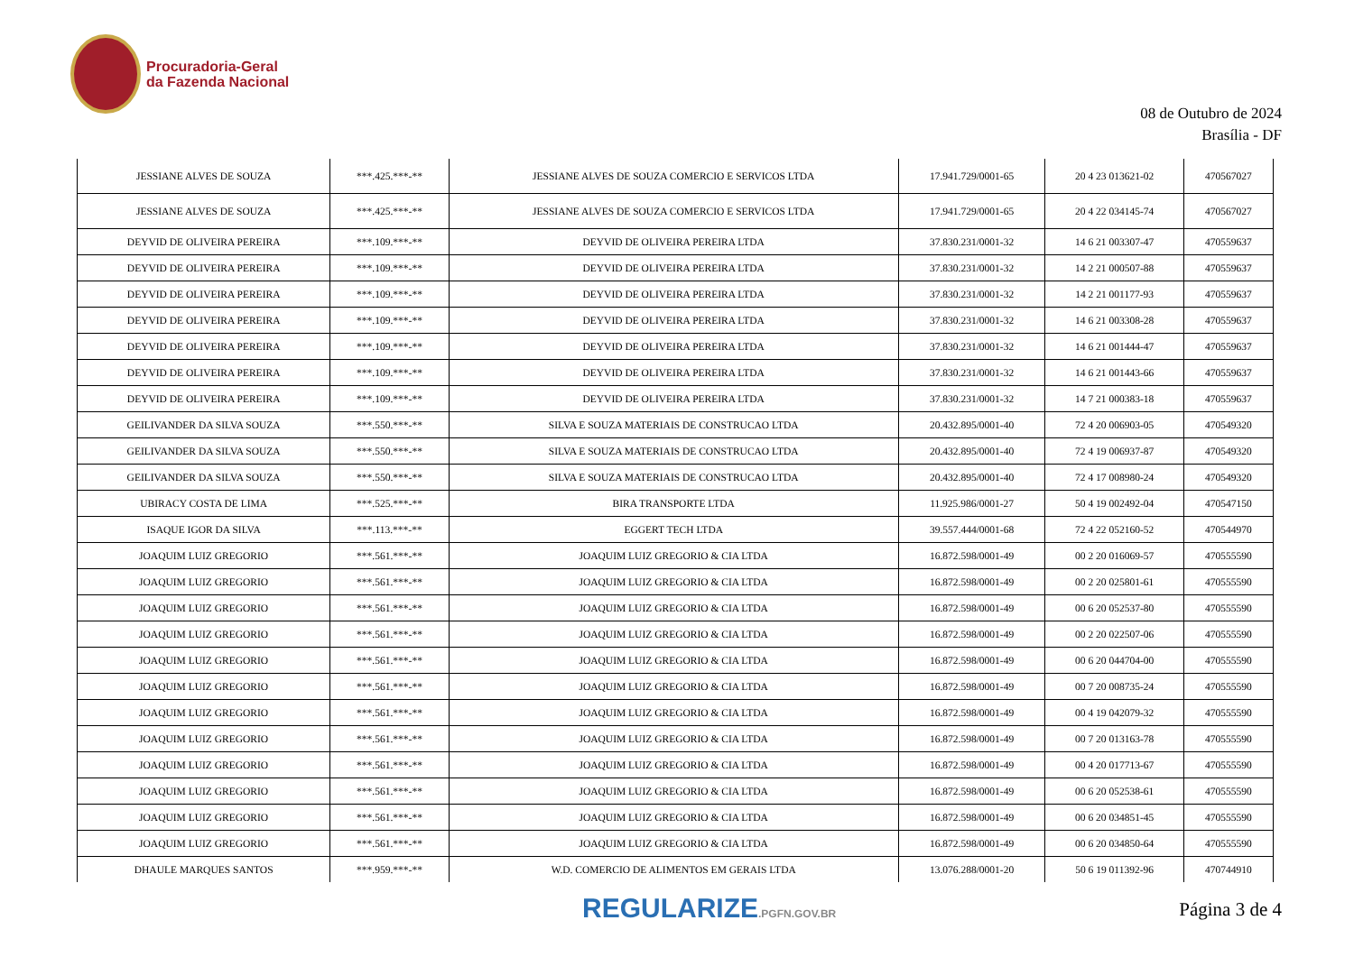Procuradoria-Geral
da Fazenda Nacional
08 de Outubro de 2024
Brasília - DF
| JESSIANE ALVES DE SOUZA | ***.425.***-** | JESSIANE ALVES DE SOUZA COMERCIO E SERVICOS LTDA | 17.941.729/0001-65 | 20 4 23 013621-02 | 470567027 |
| JESSIANE ALVES DE SOUZA | ***.425.***-** | JESSIANE ALVES DE SOUZA COMERCIO E SERVICOS LTDA | 17.941.729/0001-65 | 20 4 22 034145-74 | 470567027 |
| DEYVID DE OLIVEIRA PEREIRA | ***.109.***-** | DEYVID DE OLIVEIRA PEREIRA LTDA | 37.830.231/0001-32 | 14 6 21 003307-47 | 470559637 |
| DEYVID DE OLIVEIRA PEREIRA | ***.109.***-** | DEYVID DE OLIVEIRA PEREIRA LTDA | 37.830.231/0001-32 | 14 2 21 000507-88 | 470559637 |
| DEYVID DE OLIVEIRA PEREIRA | ***.109.***-** | DEYVID DE OLIVEIRA PEREIRA LTDA | 37.830.231/0001-32 | 14 2 21 001177-93 | 470559637 |
| DEYVID DE OLIVEIRA PEREIRA | ***.109.***-** | DEYVID DE OLIVEIRA PEREIRA LTDA | 37.830.231/0001-32 | 14 6 21 003308-28 | 470559637 |
| DEYVID DE OLIVEIRA PEREIRA | ***.109.***-** | DEYVID DE OLIVEIRA PEREIRA LTDA | 37.830.231/0001-32 | 14 6 21 001444-47 | 470559637 |
| DEYVID DE OLIVEIRA PEREIRA | ***.109.***-** | DEYVID DE OLIVEIRA PEREIRA LTDA | 37.830.231/0001-32 | 14 6 21 001443-66 | 470559637 |
| DEYVID DE OLIVEIRA PEREIRA | ***.109.***-** | DEYVID DE OLIVEIRA PEREIRA LTDA | 37.830.231/0001-32 | 14 7 21 000383-18 | 470559637 |
| GEILIVANDER DA SILVA SOUZA | ***.550.***-** | SILVA E SOUZA MATERIAIS DE CONSTRUCAO LTDA | 20.432.895/0001-40 | 72 4 20 006903-05 | 470549320 |
| GEILIVANDER DA SILVA SOUZA | ***.550.***-** | SILVA E SOUZA MATERIAIS DE CONSTRUCAO LTDA | 20.432.895/0001-40 | 72 4 19 006937-87 | 470549320 |
| GEILIVANDER DA SILVA SOUZA | ***.550.***-** | SILVA E SOUZA MATERIAIS DE CONSTRUCAO LTDA | 20.432.895/0001-40 | 72 4 17 008980-24 | 470549320 |
| UBIRACY COSTA DE LIMA | ***.525.***-** | BIRA TRANSPORTE LTDA | 11.925.986/0001-27 | 50 4 19 002492-04 | 470547150 |
| ISAQUE IGOR DA SILVA | ***.113.***-** | EGGERT TECH LTDA | 39.557.444/0001-68 | 72 4 22 052160-52 | 470544970 |
| JOAQUIM LUIZ GREGORIO | ***.561.***-** | JOAQUIM LUIZ GREGORIO & CIA LTDA | 16.872.598/0001-49 | 00 2 20 016069-57 | 470555590 |
| JOAQUIM LUIZ GREGORIO | ***.561.***-** | JOAQUIM LUIZ GREGORIO & CIA LTDA | 16.872.598/0001-49 | 00 2 20 025801-61 | 470555590 |
| JOAQUIM LUIZ GREGORIO | ***.561.***-** | JOAQUIM LUIZ GREGORIO & CIA LTDA | 16.872.598/0001-49 | 00 6 20 052537-80 | 470555590 |
| JOAQUIM LUIZ GREGORIO | ***.561.***-** | JOAQUIM LUIZ GREGORIO & CIA LTDA | 16.872.598/0001-49 | 00 2 20 022507-06 | 470555590 |
| JOAQUIM LUIZ GREGORIO | ***.561.***-** | JOAQUIM LUIZ GREGORIO & CIA LTDA | 16.872.598/0001-49 | 00 6 20 044704-00 | 470555590 |
| JOAQUIM LUIZ GREGORIO | ***.561.***-** | JOAQUIM LUIZ GREGORIO & CIA LTDA | 16.872.598/0001-49 | 00 7 20 008735-24 | 470555590 |
| JOAQUIM LUIZ GREGORIO | ***.561.***-** | JOAQUIM LUIZ GREGORIO & CIA LTDA | 16.872.598/0001-49 | 00 4 19 042079-32 | 470555590 |
| JOAQUIM LUIZ GREGORIO | ***.561.***-** | JOAQUIM LUIZ GREGORIO & CIA LTDA | 16.872.598/0001-49 | 00 7 20 013163-78 | 470555590 |
| JOAQUIM LUIZ GREGORIO | ***.561.***-** | JOAQUIM LUIZ GREGORIO & CIA LTDA | 16.872.598/0001-49 | 00 4 20 017713-67 | 470555590 |
| JOAQUIM LUIZ GREGORIO | ***.561.***-** | JOAQUIM LUIZ GREGORIO & CIA LTDA | 16.872.598/0001-49 | 00 6 20 052538-61 | 470555590 |
| JOAQUIM LUIZ GREGORIO | ***.561.***-** | JOAQUIM LUIZ GREGORIO & CIA LTDA | 16.872.598/0001-49 | 00 6 20 034851-45 | 470555590 |
| JOAQUIM LUIZ GREGORIO | ***.561.***-** | JOAQUIM LUIZ GREGORIO & CIA LTDA | 16.872.598/0001-49 | 00 6 20 034850-64 | 470555590 |
| DHAULE MARQUES SANTOS | ***.959.***-** | W.D. COMERCIO DE ALIMENTOS EM GERAIS LTDA | 13.076.288/0001-20 | 50 6 19 011392-96 | 470744910 |
REGULARIZE.PGFN.GOV.BR Página 3 de 4